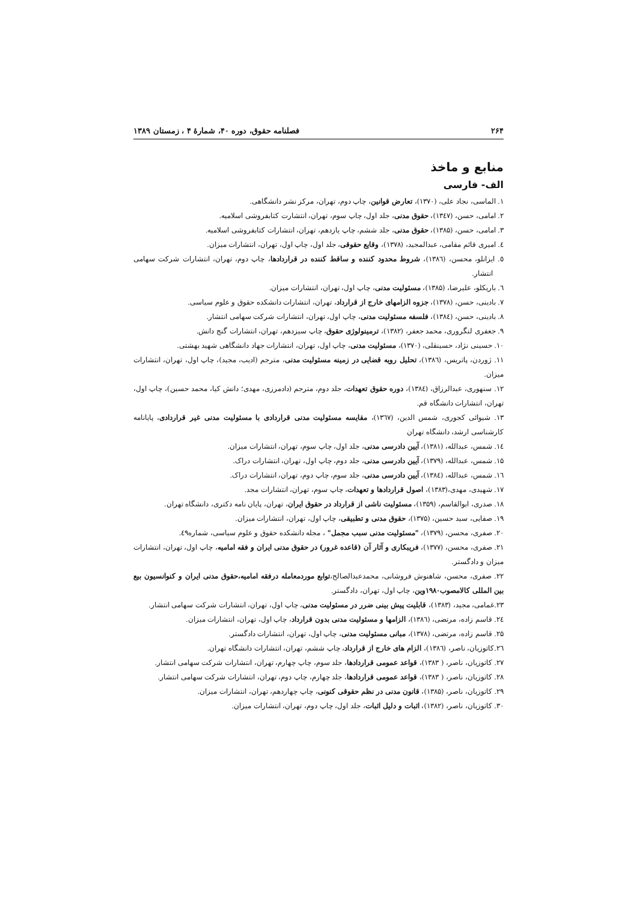۲۶۴ فصلنامه حقوق، دوره ۴۰، شمارهٔ ۴ ، زمستان ۱۳۸۹
منابع و ماخذ
الف- فارسی
۱. الماسی، نجاد علی، (۱۳۷۰)، تعارض قوانین، چاپ دوم، تهران، مرکز نشر دانشگاهی.
۲. امامی، حسن، (۱۳٤۷)، حقوق مدنی، جلد اول، چاپ سوم، تهران، انتشارت کتابفروشی اسلامیه.
۳. امامی، حسن، (۱۳۸۵)، حقوق مدنی، جلد ششم، چاپ یازدهم، تهران، انتشارات کتابفروشی اسلامیه.
٤. امیری قائم مقامی، عبدالمجید، (۱۳۷۸)، وقایع حقوقی، جلد اول، چاپ اول، تهران، انتشارات میزان.
٥. ایزانلو، محسن، (۱۳۸٦)، شروط محدود کننده و ساقط کننده در قراردادها، چاپ دوم، تهران، انتشارات شرکت سهامی انتشار.
٦. باریکلو، علیرضا، (۱۳۸۵)، مسئولیت مدنی، چاپ اول، تهران، انتشارات میزان.
۷. بادینی، حسن، (۱۳۷۸)، جزوه الزامهای خارج از قرارداد، تهران، انتشارات دانشکده حقوق و علوم سیاسی.
۸. بادینی، حسن، (۱۳۸٤)، فلسفه مسئولیت مدنی، چاپ اول، تهران، انتشارات شرکت سهامی انتشار.
۹. جعفری لنگروری، محمد جعفر، (۱۳۸۲)، ترمینولوژی حقوق، چاپ سیزدهم، تهران، انتشارات گنج دانش.
۱۰. حسینی نژاد، حسینقلی، (۱۳۷۰)، مسئولیت مدنی، چاپ اول، تهران، انتشارات جهاد دانشگاهی شهید بهشتی.
۱۱. ژوردن، پاتریس، (۱۳۸٦)، تحلیل رویه قضایی در زمینه مسئولیت مدنی، مترجم (ادیب، مجید)، چاپ اول، تهران، انتشارات میزان.
۱۲. سنهوری، عبدالرزاق، (۱۳۸٤)، دوره حقوق تعهدات، جلد دوم، مترجم (دادمرزی، مهدی؛ دانش کیا، محمد حسین)، چاپ اول، تهران، انتشارات دانشگاه قم.
۱۳. شیوائی کجوری، شمس الدین، (۱۳٦۷)، مقایسه مسئولیت مدنی قراردادی با مسئولیت مدنی غیر قراردادی، پایانامه کارشناسی ارشد، دانشگاه تهران
۱٤. شمس، عبدالله، (۱۳۸۱)، آیین دادرسی مدنی، جلد اول، چاپ سوم، تهران، انتشارات میزان.
۱۵. شمس، عبدالله، (۱۳۷۹)، آیین دادرسی مدنی، جلد دوم، چاپ اول، تهران، انتشارات دراک.
۱٦. شمس، عبدالله، (۱۳۸٤)، آیین دادرسی مدنی، جلد سوم، چاپ دوم، تهران، انتشارات دراک.
۱۷. شهیدی، مهدی،(۱۳۸۳)، اصول قراردادها و تعهدات، چاپ سوم، تهران، انتشارات مجد.
۱۸. صدری، ابوالقاسم، (۱۳۵۹)، مسئولیت ناشی از قرارداد در حقوق ایران، تهران، پایان نامه دکتری، دانشگاه تهران.
۱۹. صفایی، سید حسین، (۱۳۷۵)، حقوق مدنی و تطبیقی، چاپ اول، تهران، انتشارات میزان.
۲۰. صفری، محسن، (۱۳۷۹)، "مسئولیت مدنی سبب مجمل" ، مجله دانشکده حقوق و علوم سیاسی، شماره٤۹.
۲۱. صفری، محسن، (۱۳۷۷)، فریبکاری و آثار آن (قاعده غرور) در حقوق مدنی ایران و فقه امامیه، چاپ اول، تهران، انتشارات میزان و دادگستر.
۲۲. صفری، محسن، شاهنوش فروشانی، محمدعبدالصالح،توابع موردمعامله درفقه امامیه،حقوق مدنی ایران و کنوانسیون بیع بین المللی کالامصوب۱۹۸۰وین، چاپ اول، تهران، دادگستر.
۲۳.غمامی، مجید، (۱۳۸۳)، قابلیت پیش بینی ضرر در مسئولیت مدنی، چاپ اول، تهران، انتشارات شرکت سهامی انتشار.
۲٤. قاسم زاده، مرتضی، (۱۳۸٦)، الزامها و مسئولیت مدنی بدون قرارداد، چاپ اول، تهران، انتشارات میزان.
۲۵. قاسم زاده، مرتضی، (۱۳۷۸)، مبانی مسئولیت مدنی، چاپ اول، تهران، انتشارات دادگستر.
۲٦.کاتوزیان، ناصر، (۱۳۸٦)، الزام های خارج از قرارداد، چاپ ششم، تهران، انتشارات دانشگاه تهران.
۲۷. کاتوزیان، ناصر، ( ۱۳۸۳)، قواعد عمومی قراردادها، جلد سوم، چاپ چهارم، تهران، انتشارات شرکت سهامی انتشار.
۲۸. کاتوزیان، ناصر، ( ۱۳۸۳)، قواعد عمومی قراردادها، جلد چهارم، چاپ دوم، تهران، انتشارات شرکت سهامی انتشار.
۲۹. کاتوزیان، ناصر، (۱۳۸۵)، قانون مدنی در نظم حقوقی کنونی، چاپ چهاردهم، تهران، انتشارات میزان.
۳۰. کاتوزیان، ناصر، (۱۳۸۲)، اثبات و دلیل اثبات، جلد اول، چاپ دوم، تهران، انتشارات میزان.